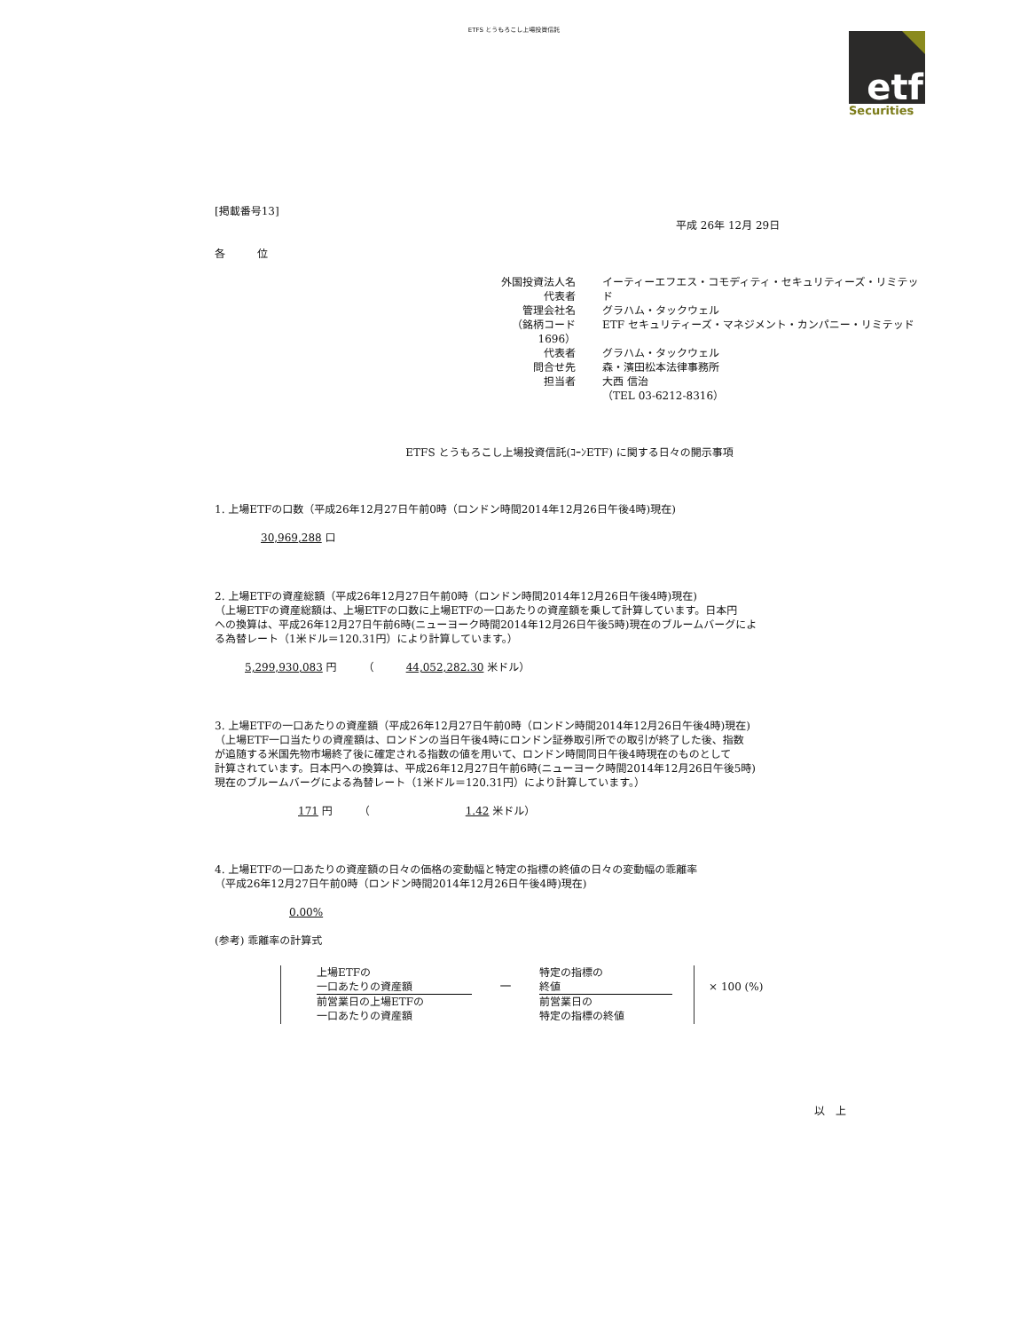ETFS とうもろこし上場投資信託
etf
Securities
[掲載番号13]
平成 26年 12月 29日
各　　　位
| 外国投資法人名 代表者 管理会社名 （銘柄コード 1696） 代表者 問合せ先 担当者 | イーティーエフエス・コモディティ・セキュリティーズ・リミテッド グラハム・タックウェル ETF セキュリティーズ・マネジメント・カンパニー・リミテッド グラハム・タックウェル 森・濱田松本法律事務所 大西 信治 （TEL 03-6212-8316） |
ETFS とうもろこし上場投資信託(ｺｰﾝETF) に関する日々の開示事項
1. 上場ETFの口数（平成26年12月27日午前0時（ロンドン時間2014年12月26日午後4時)現在)
30,969,288 口
2. 上場ETFの資産総額（平成26年12月27日午前0時（ロンドン時間2014年12月26日午後4時)現在)
（上場ETFの資産総額は、上場ETFの口数に上場ETFの一口あたりの資産額を乗して計算しています。日本円
への換算は、平成26年12月27日午前6時(ニューヨーク時間2014年12月26日午後5時)現在のブルームバーグによ
る為替レート（1米ドル＝120.31円）により計算しています。）
5,299,930,083 円　　　（　　　44,052,282.30 米ドル）
3. 上場ETFの一口あたりの資産額（平成26年12月27日午前0時（ロンドン時間2014年12月26日午後4時)現在)
（上場ETF一口当たりの資産額は、ロンドンの当日午後4時にロンドン証券取引所での取引が終了した後、指数
が追随する米国先物市場終了後に確定される指数の値を用いて、ロンドン時間同日午後4時現在のものとして
計算されています。日本円への換算は、平成26年12月27日午前6時(ニューヨーク時間2014年12月26日午後5時)
現在のブルームバーグによる為替レート（1米ドル＝120.31円）により計算しています。）
171 円　　　（　　　　　　　　　1.42 米ドル）
4. 上場ETFの一口あたりの資産額の日々の価格の変動幅と特定の指標の終値の日々の変動幅の乖離率
（平成26年12月27日午前0時（ロンドン時間2014年12月26日午後4時)現在)
0.00%
(参考) 乖離率の計算式
| | 上場ETFの 一口あたりの資産額 前営業日の上場ETFの 一口あたりの資産額 | － | 特定の指標の 終値 前営業日の 特定の指標の終値 | | × 100 (%) |
以　上